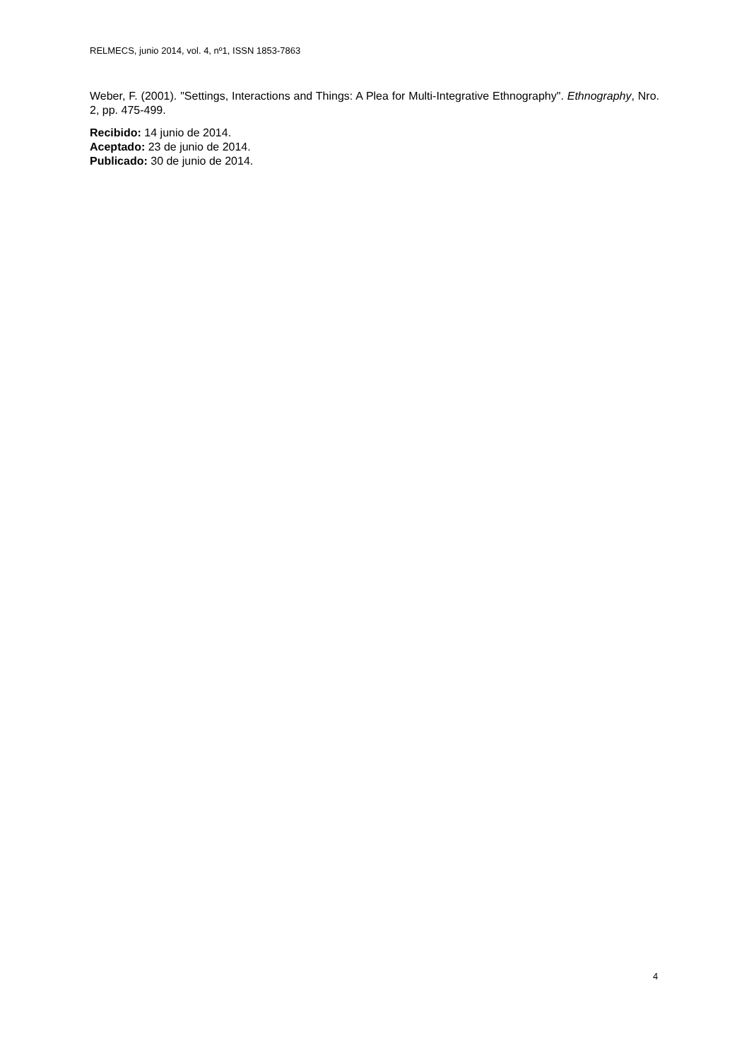RELMECS, junio 2014, vol. 4, nº1, ISSN 1853-7863
Weber, F. (2001). "Settings, Interactions and Things: A Plea for Multi-Integrative Ethnography". Ethnography, Nro. 2, pp. 475-499.
Recibido: 14 junio de 2014.
Aceptado: 23 de junio de 2014.
Publicado: 30 de junio de 2014.
4